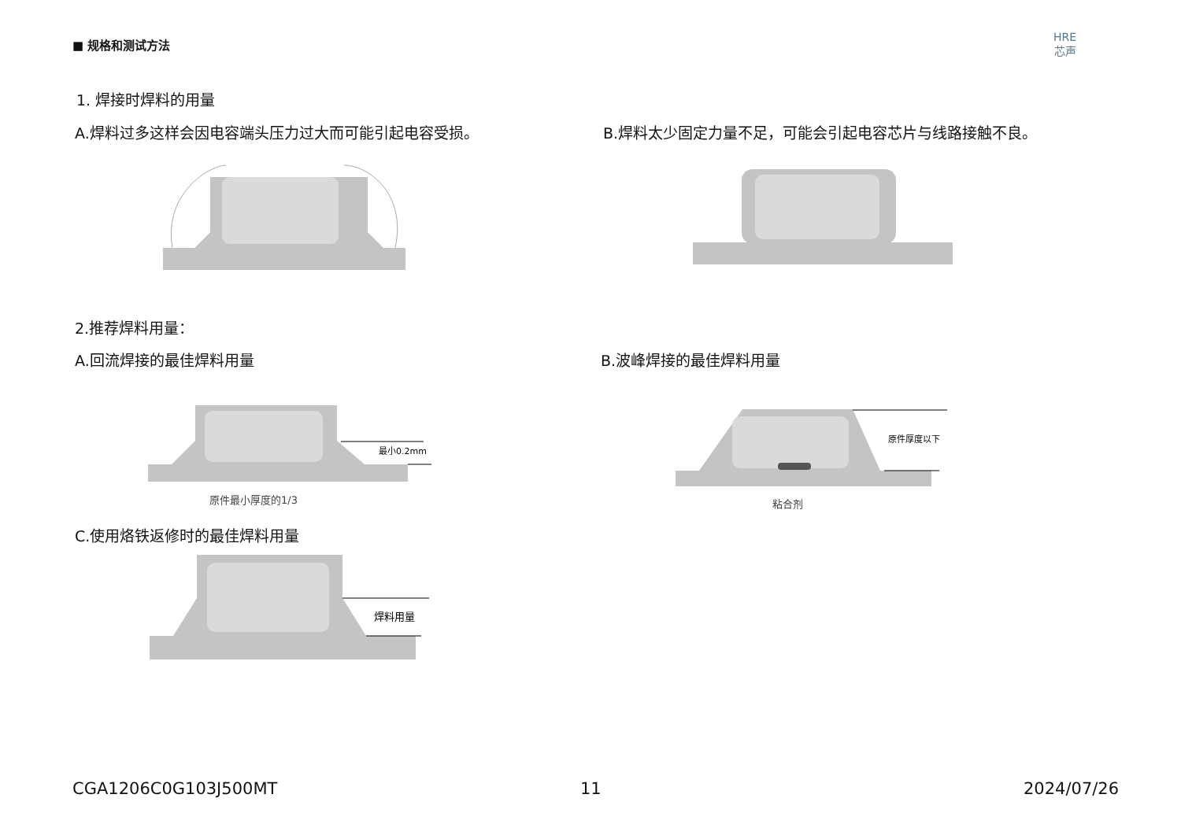■ 规格和测试方法
HRE
芯声
1. 焊接时焊料的用量
A.焊料过多这样会因电容端头压力过大而可能引起电容受损。
B.焊料太少固定力量不足，可能会引起电容芯片与线路接触不良。
2.推荐焊料用量：
A.回流焊接的最佳焊料用量 B.波峰焊接的最佳焊料用量
最小0.2mm
原件最小厚度的1/3
原件厚度以下
粘合剂
C.使用烙铁返修时的最佳焊料用量
焊料用量
CGA1206C0G103J500MT 11 2024/07/26